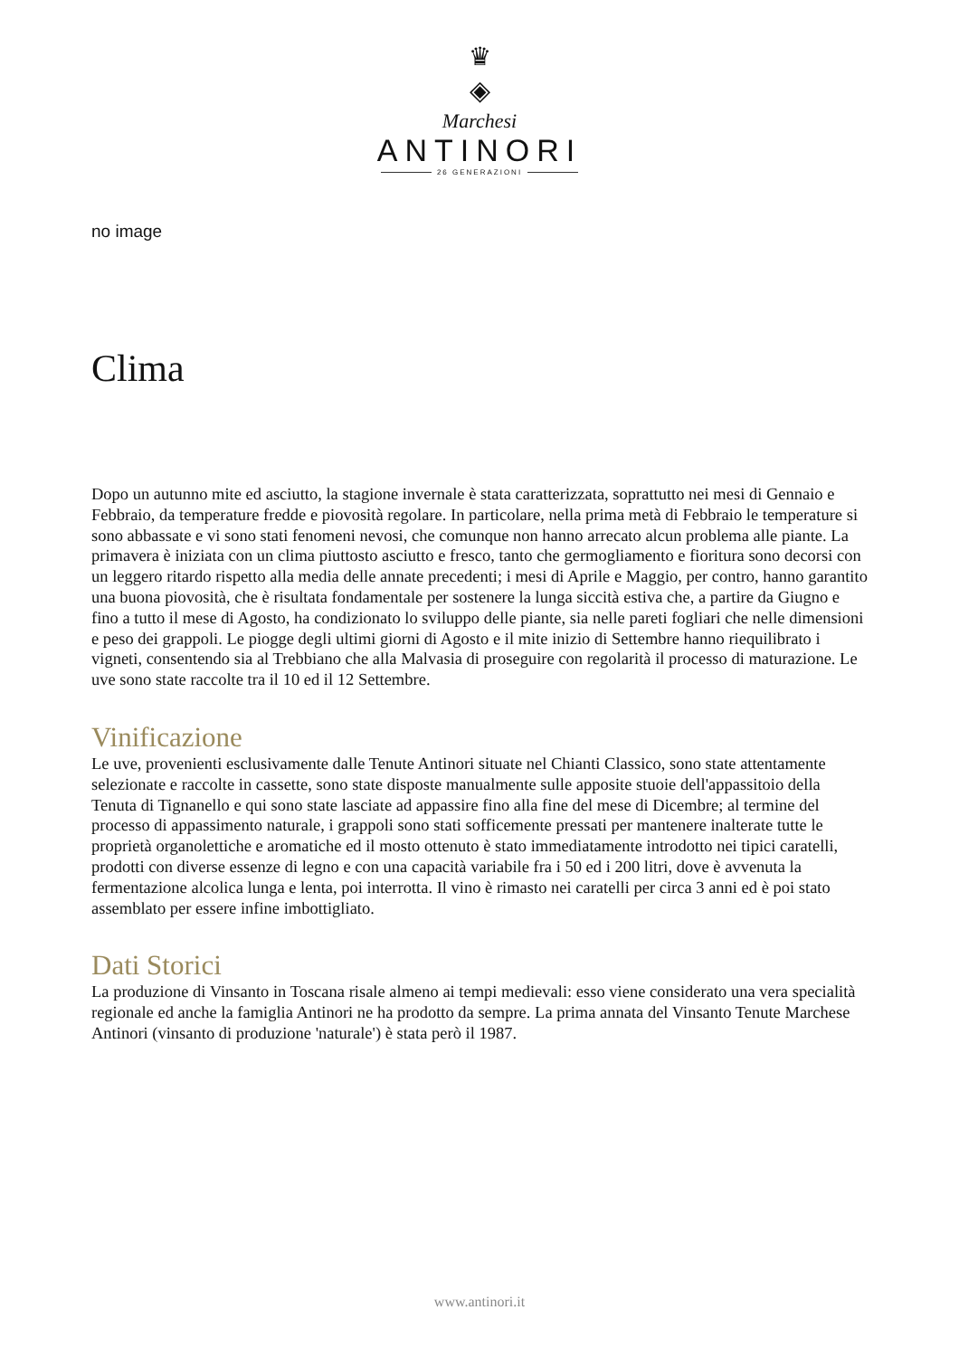♛
◈
Marchesi
ANTINORI
26 GENERAZIONI
no image
Clima
Dopo un autunno mite ed asciutto, la stagione invernale è stata caratterizzata, soprattutto nei mesi di Gennaio e Febbraio, da temperature fredde e piovosità regolare. In particolare, nella prima metà di Febbraio le temperature si sono abbassate e vi sono stati fenomeni nevosi, che comunque non hanno arrecato alcun problema alle piante. La primavera è iniziata con un clima piuttosto asciutto e fresco, tanto che germogliamento e fioritura sono decorsi con un leggero ritardo rispetto alla media delle annate precedenti; i mesi di Aprile e Maggio, per contro, hanno garantito una buona piovosità, che è risultata fondamentale per sostenere la lunga siccità estiva che, a partire da Giugno e fino a tutto il mese di Agosto, ha condizionato lo sviluppo delle piante, sia nelle pareti fogliari che nelle dimensioni e peso dei grappoli. Le piogge degli ultimi giorni di Agosto e il mite inizio di Settembre hanno riequilibrato i vigneti, consentendo sia al Trebbiano che alla Malvasia di proseguire con regolarità il processo di maturazione. Le uve sono state raccolte tra il 10 ed il 12 Settembre.
Vinificazione
Le uve, provenienti esclusivamente dalle Tenute Antinori situate nel Chianti Classico, sono state attentamente selezionate e raccolte in cassette, sono state disposte manualmente sulle apposite stuoie dell'appassitoio della Tenuta di Tignanello e qui sono state lasciate ad appassire fino alla fine del mese di Dicembre; al termine del processo di appassimento naturale, i grappoli sono stati sofficemente pressati per mantenere inalterate tutte le proprietà organolettiche e aromatiche ed il mosto ottenuto è stato immediatamente introdotto nei tipici caratelli, prodotti con diverse essenze di legno e con una capacità variabile fra i 50 ed i 200 litri, dove è avvenuta la fermentazione alcolica lunga e lenta, poi interrotta. Il vino è rimasto nei caratelli per circa 3 anni ed è poi stato assemblato per essere infine imbottigliato.
Dati Storici
La produzione di Vinsanto in Toscana risale almeno ai tempi medievali: esso viene considerato una vera specialità regionale ed anche la famiglia Antinori ne ha prodotto da sempre. La prima annata del Vinsanto Tenute Marchese Antinori (vinsanto di produzione 'naturale') è stata però il 1987.
www.antinori.it